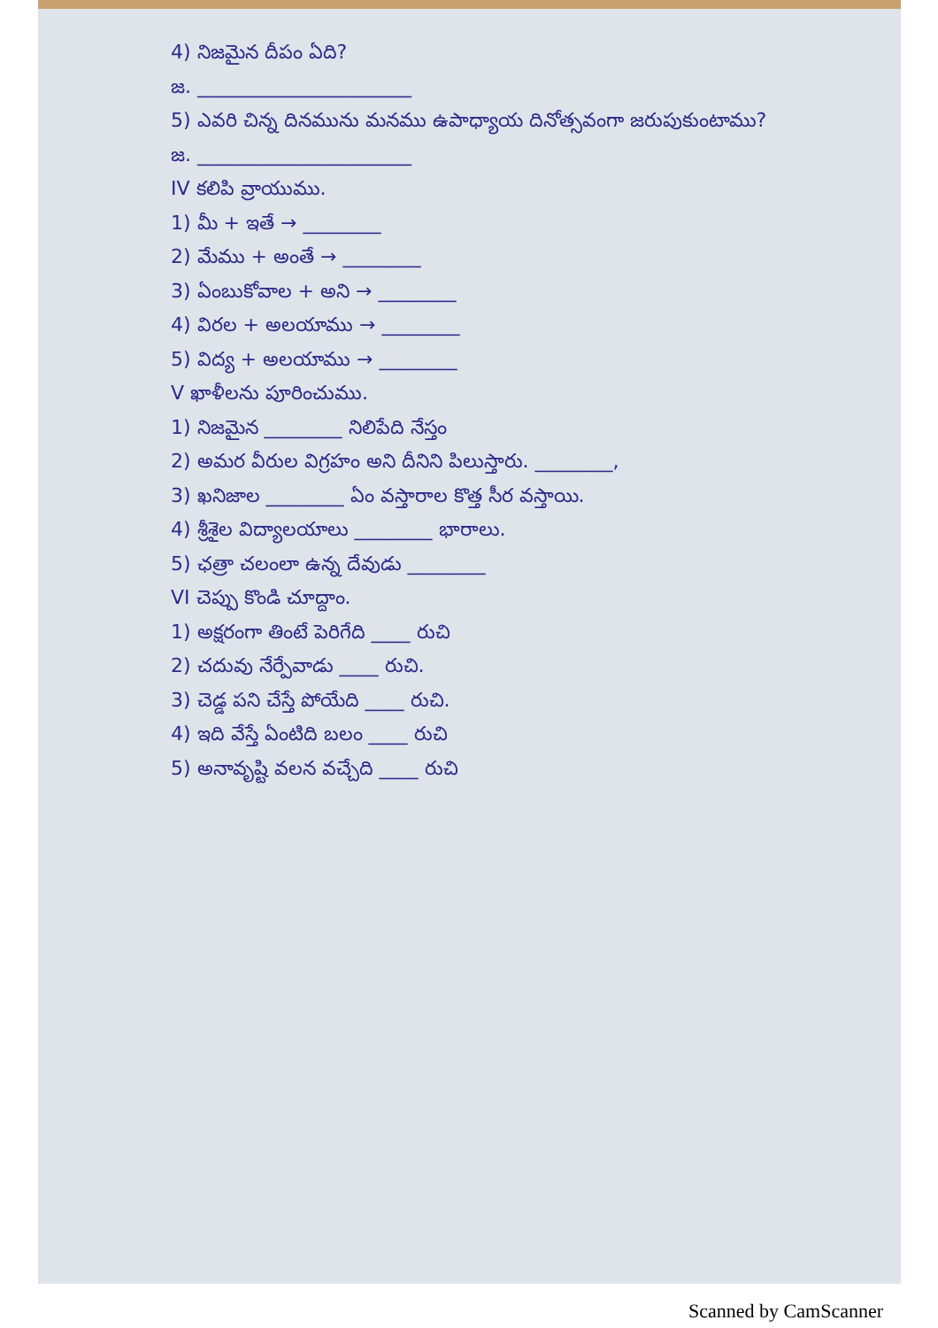4) నిజమైన దీపం ఏది?
జ. ______________________
5) ఎవరి చిన్న దినమును మనము ఉపాధ్యాయ దినోత్సవంగా జరుపుకుంటాము?
జ. ______________________
IV కలిపి వ్రాయుము.
1) మీ + ఇతే → ________
2) మేము + అంతే → ________
3) ఏంబుకోవాల + అని → ________
4) విరల + అలయాము → ________
5) విద్య + అలయాము → ________
V ఖాళీలను పూరించుము.
1) నిజమైన ________ నిలిపేది నేస్తం
2) అమర వీరుల విగ్రహం అని దీనిని పిలుస్తారు. ________,
3) ఖనిజాల ________ ఏం వస్తారాల కొత్త సీర వస్తాయి.
4) శ్రీశైల విద్యాలయాలు ________ భారాలు.
5) ఛత్రా చలంలా ఉన్న దేవుడు ________
VI చెప్పు కొండి చూద్దాం.
1) అక్షరంగా తింటే పెరిగేది ____ రుచి
2) చదువు నేర్పేవాడు ____ రుచి.
3) చెడ్డ పని చేస్తే పోయేది ____ రుచి.
4) ఇది వేస్తే ఏంటిది బలం ____ రుచి
5) అనావృష్టి వలన వచ్చేది ____ రుచి
Scanned by CamScanner